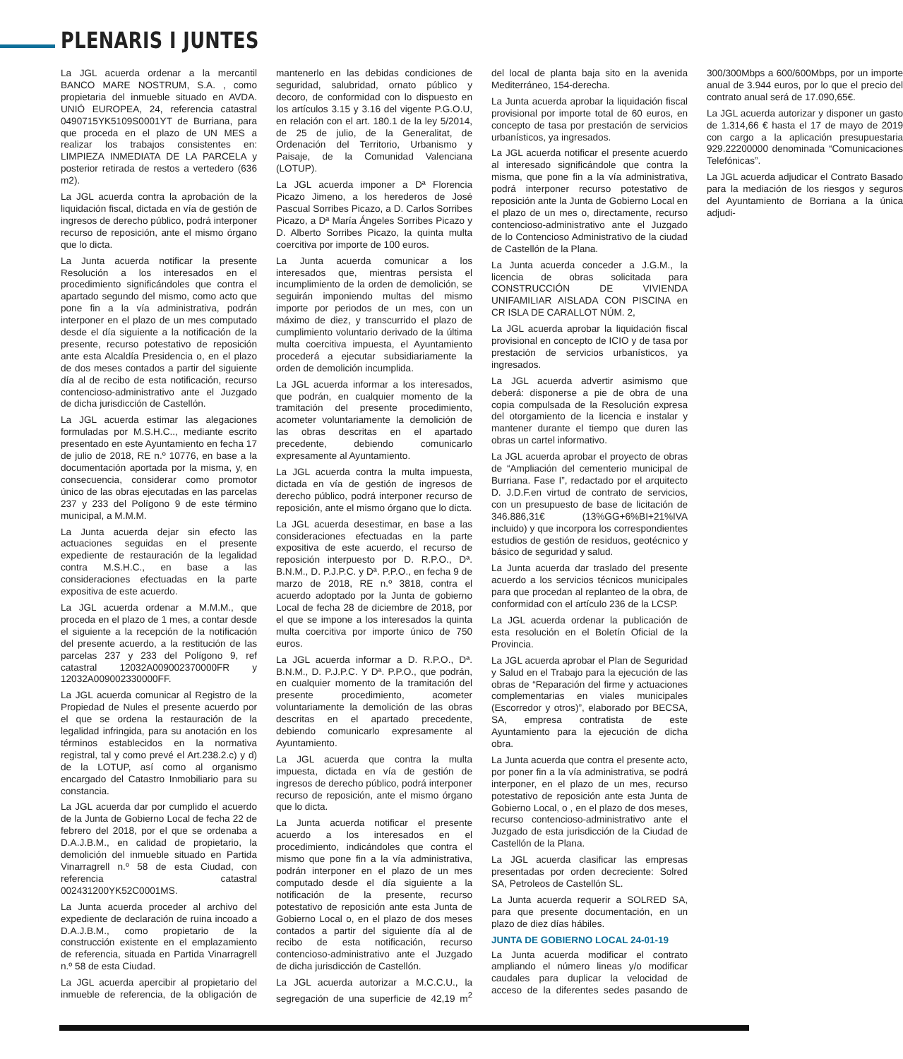PLENARIS I JUNTES
La JGL acuerda ordenar a la mercantil BANCO MARE NOSTRUM, S.A. , como propietaria del inmueble situado en AVDA. UNIÓ EUROPEA, 24, referencia catastral 0490715YK5109S0001YT de Burriana, para que proceda en el plazo de UN MES a realizar los trabajos consistentes en: LIMPIEZA INMEDIATA DE LA PARCELA y posterior retirada de restos a vertedero (636 m2).
La JGL acuerda contra la aprobación de la liquidación fiscal, dictada en vía de gestión de ingresos de derecho público, podrá interponer recurso de reposición, ante el mismo órgano que lo dicta.
La Junta acuerda notificar la presente Resolución a los interesados en el procedimiento significándoles que contra el apartado segundo del mismo, como acto que pone fin a la vía administrativa, podrán interponer en el plazo de un mes computado desde el día siguiente a la notificación de la presente, recurso potestativo de reposición ante esta Alcaldía Presidencia o, en el plazo de dos meses contados a partir del siguiente día al de recibo de esta notificación, recurso contencioso-administrativo ante el Juzgado de dicha jurisdicción de Castellón.
La JGL acuerda estimar las alegaciones formuladas por M.S.H.C.., mediante escrito presentado en este Ayuntamiento en fecha 17 de julio de 2018, RE n.º 10776, en base a la documentación aportada por la misma, y, en consecuencia, considerar como promotor único de las obras ejecutadas en las parcelas 237 y 233 del Polígono 9 de este término municipal, a M.M.M.
La Junta acuerda dejar sin efecto las actuaciones seguidas en el presente expediente de restauración de la legalidad contra M.S.H.C., en base a las consideraciones efectuadas en la parte expositiva de este acuerdo.
La JGL acuerda ordenar a M.M.M., que proceda en el plazo de 1 mes, a contar desde el siguiente a la recepción de la notificación del presente acuerdo, a la restitución de las parcelas 237 y 233 del Polígono 9, ref catastral 12032A009002370000FR y 12032A009002330000FF.
La JGL acuerda comunicar al Registro de la Propiedad de Nules el presente acuerdo por el que se ordena la restauración de la legalidad infringida, para su anotación en los términos establecidos en la normativa registral, tal y como prevé el Art.238.2.c) y d) de la LOTUP, así como al organismo encargado del Catastro Inmobiliario para su constancia.
La JGL acuerda dar por cumplido el acuerdo de la Junta de Gobierno Local de fecha 22 de febrero del 2018, por el que se ordenaba a D.A.J.B.M., en calidad de propietario, la demolición del inmueble situado en Partida Vinarragrell n.º 58 de esta Ciudad, con referencia catastral 002431200YK52C0001MS.
La Junta acuerda proceder al archivo del expediente de declaración de ruina incoado a D.A.J.B.M., como propietario de la construcción existente en el emplazamiento de referencia, situada en Partida Vinarragrell n.º 58 de esta Ciudad.
La JGL acuerda apercibir al propietario del inmueble de referencia, de la obligación de mantenerlo en las debidas condiciones de seguridad, salubridad, ornato público y decoro, de conformidad con lo dispuesto en los artículos 3.15 y 3.16 del vigente P.G.O.U, en relación con el art. 180.1 de la ley 5/2014, de 25 de julio, de la Generalitat, de Ordenación del Territorio, Urbanismo y Paisaje, de la Comunidad Valenciana (LOTUP).
La JGL acuerda imponer a Dª Florencia Picazo Jimeno, a los herederos de José Pascual Sorribes Picazo, a D. Carlos Sorribes Picazo, a Dª María Ángeles Sorribes Picazo y D. Alberto Sorribes Picazo, la quinta multa coercitiva por importe de 100 euros.
La Junta acuerda comunicar a los interesados que, mientras persista el incumplimiento de la orden de demolición, se seguirán imponiendo multas del mismo importe por periodos de un mes, con un máximo de diez, y transcurrido el plazo de cumplimiento voluntario derivado de la última multa coercitiva impuesta, el Ayuntamiento procederá a ejecutar subsidiariamente la orden de demolición incumplida.
La JGL acuerda informar a los interesados, que podrán, en cualquier momento de la tramitación del presente procedimiento, acometer voluntariamente la demolición de las obras descritas en el apartado precedente, debiendo comunicarlo expresamente al Ayuntamiento.
La JGL acuerda contra la multa impuesta, dictada en vía de gestión de ingresos de derecho público, podrá interponer recurso de reposición, ante el mismo órgano que lo dicta.
La JGL acuerda desestimar, en base a las consideraciones efectuadas en la parte expositiva de este acuerdo, el recurso de reposición interpuesto por D. R.P.O., Dª. B.N.M., D. P.J.P.C. y Dª. P.P.O., en fecha 9 de marzo de 2018, RE n.º 3818, contra el acuerdo adoptado por la Junta de gobierno Local de fecha 28 de diciembre de 2018, por el que se impone a los interesados la quinta multa coercitiva por importe único de 750 euros.
La JGL acuerda informar a D. R.P.O., Dª. B.N.M., D. P.J.P.C. Y Dª. P.P.O., que podrán, en cualquier momento de la tramitación del presente procedimiento, acometer voluntariamente la demolición de las obras descritas en el apartado precedente, debiendo comunicarlo expresamente al Ayuntamiento.
La JGL acuerda que contra la multa impuesta, dictada en vía de gestión de ingresos de derecho público, podrá interponer recurso de reposición, ante el mismo órgano que lo dicta.
La Junta acuerda notificar el presente acuerdo a los interesados en el procedimiento, indicándoles que contra el mismo que pone fin a la vía administrativa, podrán interponer en el plazo de un mes computado desde el día siguiente a la notificación de la presente, recurso potestativo de reposición ante esta Junta de Gobierno Local o, en el plazo de dos meses contados a partir del siguiente día al de recibo de esta notificación, recurso contencioso-administrativo ante el Juzgado de dicha jurisdicción de Castellón.
La JGL acuerda autorizar a M.C.C.U., la segregación de una superficie de 42,19 m<sup>2</sup> del local de planta baja sito en la avenida Mediterráneo, 154-derecha.
La Junta acuerda aprobar la liquidación fiscal provisional por importe total de 60 euros, en concepto de tasa por prestación de servicios urbanísticos, ya ingresados.
La JGL acuerda notificar el presente acuerdo al interesado significándole que contra la misma, que pone fin a la vía administrativa, podrá interponer recurso potestativo de reposición ante la Junta de Gobierno Local en el plazo de un mes o, directamente, recurso contencioso-administrativo ante el Juzgado de lo Contencioso Administrativo de la ciudad de Castellón de la Plana.
La Junta acuerda conceder a J.G.M., la licencia de obras solicitada para CONSTRUCCIÓN DE VIVIENDA UNIFAMILIAR AISLADA CON PISCINA en CR ISLA DE CARALLOT NÚM. 2,
La JGL acuerda aprobar la liquidación fiscal provisional en concepto de ICIO y de tasa por prestación de servicios urbanísticos, ya ingresados.
La JGL acuerda advertir asimismo que deberá: disponerse a pie de obra de una copia compulsada de la Resolución expresa del otorgamiento de la licencia e instalar y mantener durante el tiempo que duren las obras un cartel informativo.
La JGL acuerda aprobar el proyecto de obras de “Ampliación del cementerio municipal de Burriana. Fase I”, redactado por el arquitecto D. J.D.F.en virtud de contrato de servicios, con un presupuesto de base de licitación de 346.886,31€ (13%GG+6%BI+21%IVA incluido) y que incorpora los correspondientes estudios de gestión de residuos, geotécnico y básico de seguridad y salud.
La Junta acuerda dar traslado del presente acuerdo a los servicios técnicos municipales para que procedan al replanteo de la obra, de conformidad con el artículo 236 de la LCSP.
La JGL acuerda ordenar la publicación de esta resolución en el Boletín Oficial de la Provincia.
La JGL acuerda aprobar el Plan de Seguridad y Salud en el Trabajo para la ejecución de las obras de “Reparación del firme y actuaciones complementarias en viales municipales (Escorredor y otros)”, elaborado por BECSA, SA, empresa contratista de este Ayuntamiento para la ejecución de dicha obra.
La Junta acuerda que contra el presente acto, por poner fin a la vía administrativa, se podrá interponer, en el plazo de un mes, recurso potestativo de reposición ante esta Junta de Gobierno Local, o , en el plazo de dos meses, recurso contencioso-administrativo ante el Juzgado de esta jurisdicción de la Ciudad de Castellón de la Plana.
La JGL acuerda clasificar las empresas presentadas por orden decreciente: Solred SA, Petroleos de Castellón SL.
La Junta acuerda requerir a SOLRED SA, para que presente documentación, en un plazo de diez días hábiles.
JUNTA DE GOBIERNO LOCAL 24-01-19
La Junta acuerda modificar el contrato ampliando el número lineas y/o modificar caudales para duplicar la velocidad de acceso de la diferentes sedes pasando de 300/300Mbps a 600/600Mbps, por un importe anual de 3.944 euros, por lo que el precio del contrato anual será de 17.090,65€.
La JGL acuerda autorizar y disponer un gasto de 1.314,66 € hasta el 17 de mayo de 2019 con cargo a la aplicación presupuestaria 929.22200000 denominada “Comunicaciones Telefónicas”.
La JGL acuerda adjudicar el Contrato Basado para la mediación de los riesgos y seguros del Ayuntamiento de Borriana a la única adjudi-